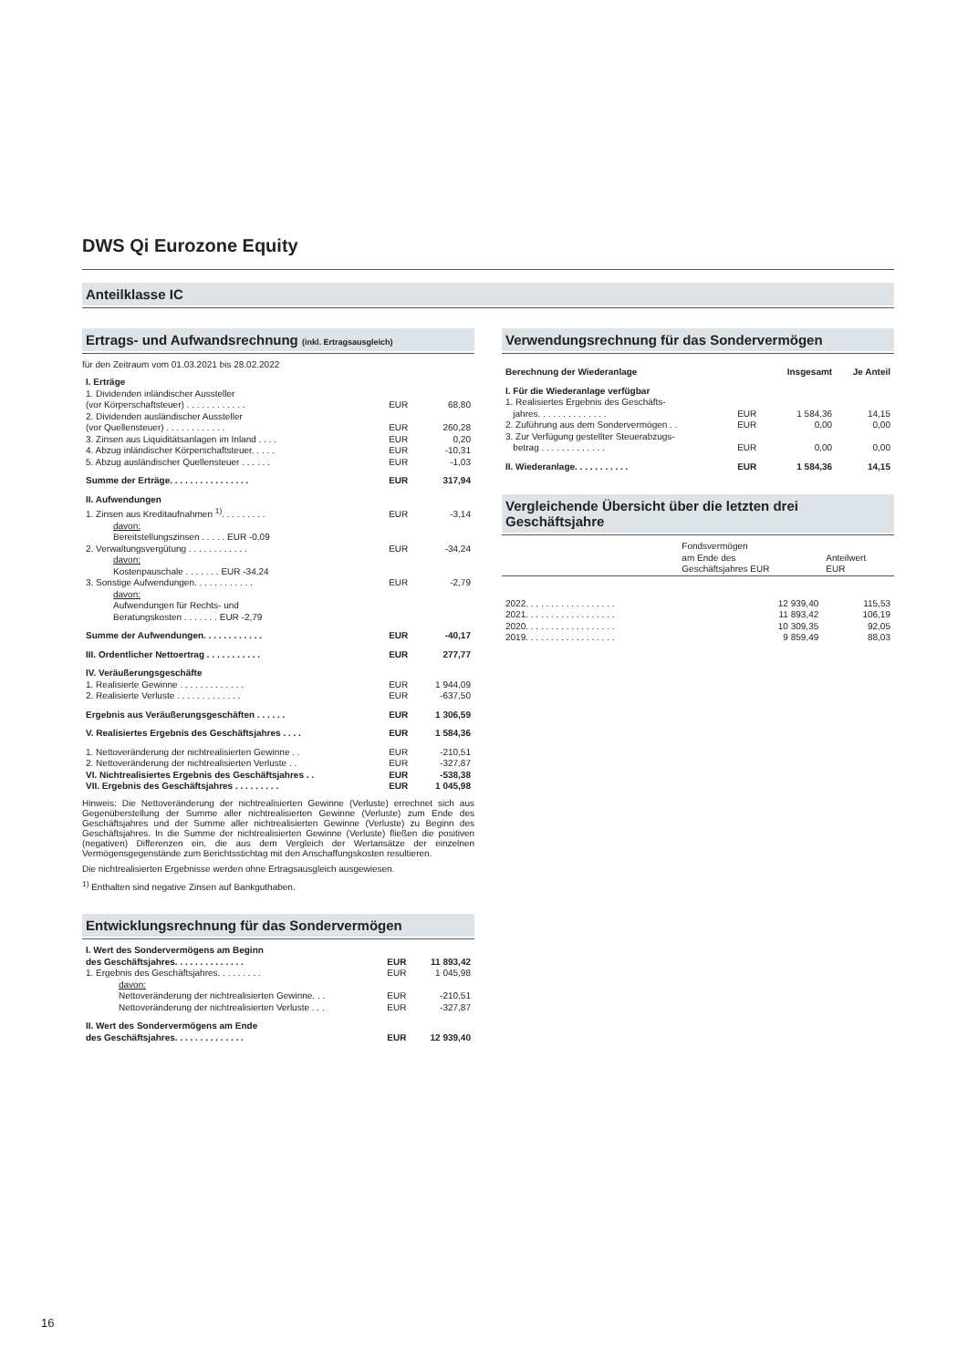DWS Qi Eurozone Equity
Anteilklasse IC
Ertrags- und Aufwandsrechnung (inkl. Ertragsausgleich)
für den Zeitraum vom 01.03.2021 bis 28.02.2022
| I. Erträge | | |
| 1. Dividenden inländischer Aussteller (vor Körperschaftsteuer) . . . . . . . . . . . . | EUR | 68,80 |
| 2. Dividenden ausländischer Aussteller (vor Quellensteuer) . . . . . . . . . . . . | EUR | 260,28 |
| 3. Zinsen aus Liquiditätsanlagen im Inland . . . . | EUR | 0,20 |
| 4. Abzug inländischer Körperschaftsteuer. . . . . | EUR | -10,31 |
| 5. Abzug ausländischer Quellensteuer . . . . . . | EUR | -1,03 |
| Summe der Erträge. . . . . . . . . . . . . . . . | EUR | 317,94 |
| II. Aufwendungen | | |
| 1. Zinsen aus Kreditaufnahmen <sup>1)</sup>. . . . . . . . . | EUR | -3,14 |
| davon: Bereitstellungszinsen . . . . . EUR -0,09 | | |
| 2. Verwaltungsvergütung . . . . . . . . . . . . | EUR | -34,24 |
| davon: Kostenpauschale . . . . . . . EUR -34,24 | | |
| 3. Sonstige Aufwendungen. . . . . . . . . . . . | EUR | -2,79 |
| davon: Aufwendungen für Rechts- und Beratungskosten . . . . . . . EUR -2,79 | | |
| Summe der Aufwendungen. . . . . . . . . . . . | EUR | -40,17 |
| III. Ordentlicher Nettoertrag . . . . . . . . . . . | EUR | 277,77 |
| IV. Veräußerungsgeschäfte | | |
| 1. Realisierte Gewinne . . . . . . . . . . . . . | EUR | 1 944,09 |
| 2. Realisierte Verluste . . . . . . . . . . . . . | EUR | -637,50 |
| Ergebnis aus Veräußerungsgeschäften . . . . . . | EUR | 1 306,59 |
| V. Realisiertes Ergebnis des Geschäftsjahres . . . . | EUR | 1 584,36 |
| 1. Nettoveränderung der nichtrealisierten Gewinne . . | EUR | -210,51 |
| 2. Nettoveränderung der nichtrealisierten Verluste . . | EUR | -327,87 |
| VI. Nichtrealisiertes Ergebnis des Geschäftsjahres . . | EUR | -538,38 |
| VII. Ergebnis des Geschäftsjahres . . . . . . . . . | EUR | 1 045,98 |
Hinweis: Die Nettoveränderung der nichtrealisierten Gewinne (Verluste) errechnet sich aus Gegenüberstellung der Summe aller nichtrealisierten Gewinne (Verluste) zum Ende des Geschäftsjahres und der Summe aller nichtrealisierten Gewinne (Verluste) zu Beginn des Geschäftsjahres. In die Summe der nichtrealisierten Gewinne (Verluste) fließen die positiven (negativen) Differenzen ein, die aus dem Vergleich der Wertansätze der einzelnen Vermögensgegenstände zum Berichtsstichtag mit den Anschaffungskosten resultieren.
Die nichtrealisierten Ergebnisse werden ohne Ertragsausgleich ausgewiesen.
<sup>1)</sup> Enthalten sind negative Zinsen auf Bankguthaben.
Entwicklungsrechnung für das Sondervermögen
| I. Wert des Sondervermögens am Beginn des Geschäftsjahres. . . . . . . . . . . . . . | EUR | 11 893,42 |
| 1. Ergebnis des Geschäftsjahres. . . . . . . . . | EUR | 1 045,98 |
| davon: Nettoveränderung der nichtrealisierten Gewinne. . . | EUR | -210,51 |
| Nettoveränderung der nichtrealisierten Verluste . . . | EUR | -327,87 |
| II. Wert des Sondervermögens am Ende des Geschäftsjahres. . . . . . . . . . . . . . | EUR | 12 939,40 |
Verwendungsrechnung für das Sondervermögen
| Berechnung der Wiederanlage | | Insgesamt | Je Anteil |
| I. Für die Wiederanlage verfügbar | | | |
| 1. Realisiertes Ergebnis des Geschäfts- jahres. . . . . . . . . . . . . . | EUR | 1 584,36 | 14,15 |
| 2. Zuführung aus dem Sondervermögen . . | EUR | 0,00 | 0,00 |
| 3. Zur Verfügung gestellter Steuerabzugs- betrag . . . . . . . . . . . . . | EUR | 0,00 | 0,00 |
| II. Wiederanlage. . . . . . . . . . . | EUR | 1 584,36 | 14,15 |
Vergleichende Übersicht über die letzten drei Geschäftsjahre
| | Fondsvermögen am Ende des Geschäftsjahres EUR | Anteilwert EUR |
| 2022. . . . . . . . . . . . . . . . . . | 12 939,40 | 115,53 |
| 2021. . . . . . . . . . . . . . . . . . | 11 893,42 | 106,19 |
| 2020. . . . . . . . . . . . . . . . . . | 10 309,35 | 92,05 |
| 2019. . . . . . . . . . . . . . . . . . | 9 859,49 | 88,03 |
16